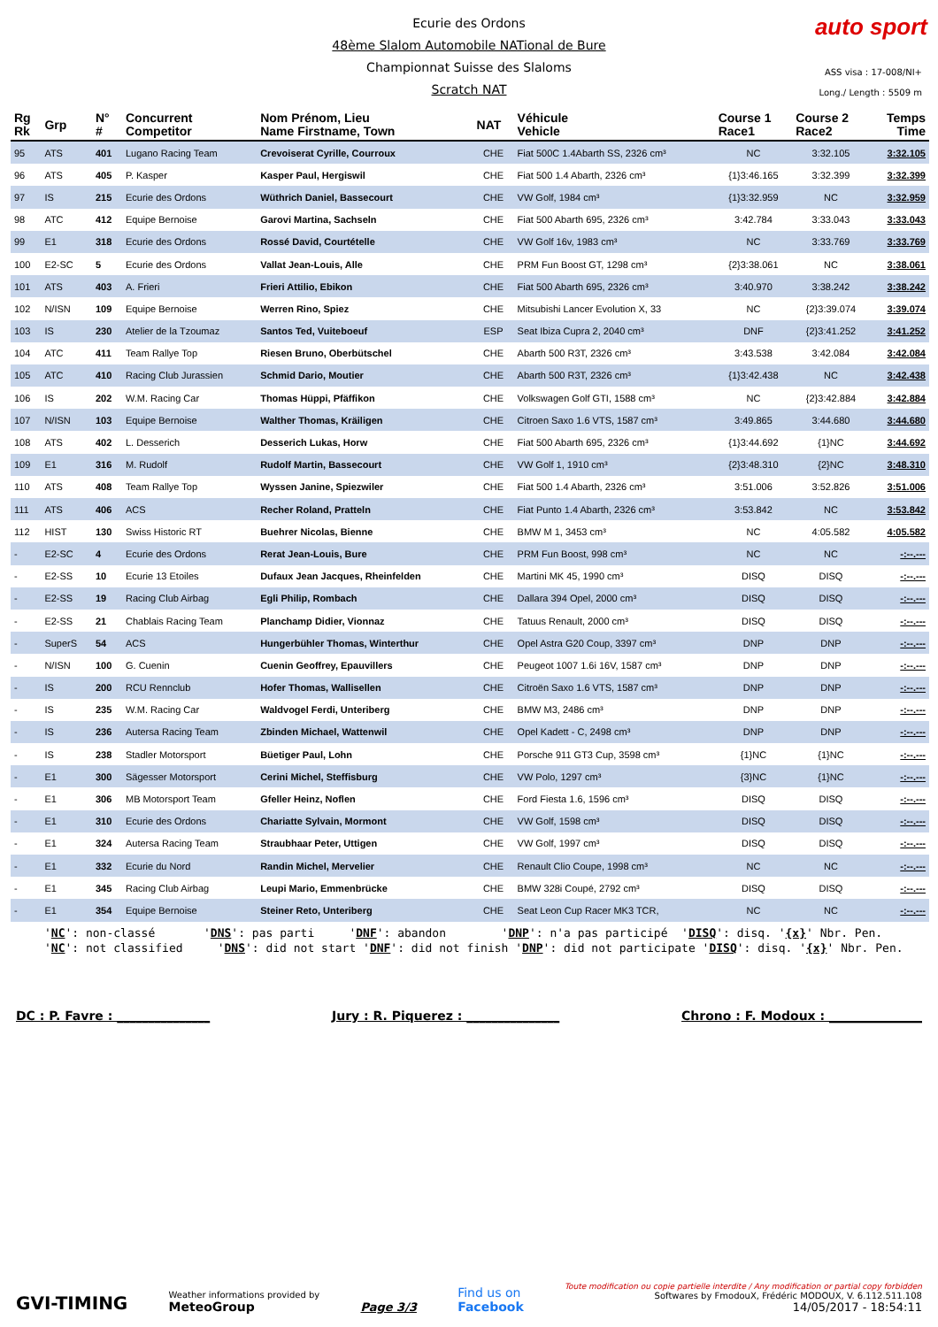auto sport
Ecurie des Ordons
48ème Slalom Automobile NATional de Bure
Championnat Suisse des Slaloms
Scratch NAT
ASS visa : 17-008/NI+
Long./ Length : 5509 m
| Rg Rk | Grp | N° # | Concurrent Competitor | Nom Prénom, Lieu Name Firstname, Town | NAT | Véhicule Vehicle | Course 1 Race1 | Course 2 Race2 | Temps Time |
| --- | --- | --- | --- | --- | --- | --- | --- | --- | --- |
| 95 | ATS | 401 | Lugano Racing Team | Crevoiserat Cyrille, Courroux | CHE | Fiat 500C 1.4Abarth SS, 2326 cm³ | NC | 3:32.105 | 3:32.105 |
| 96 | ATS | 405 | P. Kasper | Kasper Paul, Hergiswil | CHE | Fiat 500 1.4 Abarth, 2326 cm³ | {1}3:46.165 | 3:32.399 | 3:32.399 |
| 97 | IS | 215 | Ecurie des Ordons | Wüthrich Daniel, Bassecourt | CHE | VW Golf, 1984 cm³ | {1}3:32.959 | NC | 3:32.959 |
| 98 | ATC | 412 | Equipe Bernoise | Garovi Martina, Sachseln | CHE | Fiat 500 Abarth 695, 2326 cm³ | 3:42.784 | 3:33.043 | 3:33.043 |
| 99 | E1 | 318 | Ecurie des Ordons | Rossé David, Courtételle | CHE | VW Golf 16v, 1983 cm³ | NC | 3:33.769 | 3:33.769 |
| 100 | E2-SC | 5 | Ecurie des Ordons | Vallat Jean-Louis, Alle | CHE | PRM Fun Boost GT, 1298 cm³ | {2}3:38.061 | NC | 3:38.061 |
| 101 | ATS | 403 | A. Frieri | Frieri Attilio, Ebikon | CHE | Fiat 500 Abarth 695, 2326 cm³ | 3:40.970 | 3:38.242 | 3:38.242 |
| 102 | N/ISN | 109 | Equipe Bernoise | Werren Rino, Spiez | CHE | Mitsubishi Lancer Evolution X, 33 | NC | {2}3:39.074 | 3:39.074 |
| 103 | IS | 230 | Atelier de la Tzoumaz | Santos Ted, Vuiteboeuf | ESP | Seat Ibiza Cupra 2, 2040 cm³ | DNF | {2}3:41.252 | 3:41.252 |
| 104 | ATC | 411 | Team Rallye Top | Riesen Bruno, Oberbütschel | CHE | Abarth 500 R3T, 2326 cm³ | 3:43.538 | 3:42.084 | 3:42.084 |
| 105 | ATC | 410 | Racing Club Jurassien | Schmid Dario, Moutier | CHE | Abarth 500 R3T, 2326 cm³ | {1}3:42.438 | NC | 3:42.438 |
| 106 | IS | 202 | W.M. Racing Car | Thomas Hüppi, Pfäffikon | CHE | Volkswagen Golf GTI, 1588 cm³ | NC | {2}3:42.884 | 3:42.884 |
| 107 | N/ISN | 103 | Equipe Bernoise | Walther Thomas, Kräiligen | CHE | Citroen Saxo 1.6 VTS, 1587 cm³ | 3:49.865 | 3:44.680 | 3:44.680 |
| 108 | ATS | 402 | L. Desserich | Desserich Lukas, Horw | CHE | Fiat 500 Abarth 695, 2326 cm³ | {1}3:44.692 | {1}NC | 3:44.692 |
| 109 | E1 | 316 | M. Rudolf | Rudolf Martin, Bassecourt | CHE | VW Golf 1, 1910 cm³ | {2}3:48.310 | {2}NC | 3:48.310 |
| 110 | ATS | 408 | Team Rallye Top | Wyssen Janine, Spiezwiler | CHE | Fiat 500 1.4 Abarth, 2326 cm³ | 3:51.006 | 3:52.826 | 3:51.006 |
| 111 | ATS | 406 | ACS | Recher Roland, Pratteln | CHE | Fiat Punto 1.4 Abarth, 2326 cm³ | 3:53.842 | NC | 3:53.842 |
| 112 | HIST | 130 | Swiss Historic RT | Buehrer Nicolas, Bienne | CHE | BMW M 1, 3453 cm³ | NC | 4:05.582 | 4:05.582 |
| - | E2-SC | 4 | Ecurie des Ordons | Rerat Jean-Louis, Bure | CHE | PRM Fun Boost, 998 cm³ | NC | NC | -:--.--- |
| - | E2-SS | 10 | Ecurie 13 Etoiles | Dufaux Jean Jacques, Rheinfelden | CHE | Martini MK 45, 1990 cm³ | DISQ | DISQ | -:--.--- |
| - | E2-SS | 19 | Racing Club Airbag | Egli Philip, Rombach | CHE | Dallara 394 Opel, 2000 cm³ | DISQ | DISQ | -:--.--- |
| - | E2-SS | 21 | Chablais Racing Team | Planchamp Didier, Vionnaz | CHE | Tatuus Renault, 2000 cm³ | DISQ | DISQ | -:--.--- |
| - | SuperS | 54 | ACS | Hungerbühler Thomas, Winterthur | CHE | Opel Astra G20 Coup, 3397 cm³ | DNP | DNP | -:--.--- |
| - | N/ISN | 100 | G. Cuenin | Cuenin Geoffrey, Epauvillers | CHE | Peugeot 1007 1.6i 16V, 1587 cm³ | DNP | DNP | -:--.--- |
| - | IS | 200 | RCU Rennclub | Hofer Thomas, Wallisellen | CHE | Citroën Saxo 1.6 VTS, 1587 cm³ | DNP | DNP | -:--.--- |
| - | IS | 235 | W.M. Racing Car | Waldvogel Ferdi, Unteriberg | CHE | BMW M3, 2486 cm³ | DNP | DNP | -:--.--- |
| - | IS | 236 | Autersa Racing Team | Zbinden Michael, Wattenwil | CHE | Opel Kadett - C, 2498 cm³ | DNP | DNP | -:--.--- |
| - | IS | 238 | Stadler Motorsport | Büetiger Paul, Lohn | CHE | Porsche 911 GT3 Cup, 3598 cm³ | {1}NC | {1}NC | -:--.--- |
| - | E1 | 300 | Sägesser Motorsport | Cerini Michel, Steffisburg | CHE | VW Polo, 1297 cm³ | {3}NC | {1}NC | -:--.--- |
| - | E1 | 306 | MB Motorsport Team | Gfeller Heinz, Noflen | CHE | Ford Fiesta 1.6, 1596 cm³ | DISQ | DISQ | -:--.--- |
| - | E1 | 310 | Ecurie des Ordons | Chariatte Sylvain, Mormont | CHE | VW Golf, 1598 cm³ | DISQ | DISQ | -:--.--- |
| - | E1 | 324 | Autersa Racing Team | Straubhaar Peter, Uttigen | CHE | VW Golf, 1997 cm³ | DISQ | DISQ | -:--.--- |
| - | E1 | 332 | Ecurie du Nord | Randin Michel, Mervelier | CHE | Renault Clio Coupe, 1998 cm³ | NC | NC | -:--.--- |
| - | E1 | 345 | Racing Club Airbag | Leupi Mario, Emmenbrücke | CHE | BMW 328i Coupé, 2792 cm³ | DISQ | DISQ | -:--.--- |
| - | E1 | 354 | Equipe Bernoise | Steiner Reto, Unteriberg | CHE | Seat Leon Cup Racer MK3 TCR, | NC | NC | -:--.--- |
'NC': non-classé 'DNS': pas parti 'DNF': abandon 'DNP': n'a pas participé 'DISQ': disq. '{x}' Nbr. Pen. 'NC': not classified 'DNS': did not start 'DNF': did not finish 'DNP': did not participate 'DISQ': disq. '{x}' Nbr. Pen.
DC : P. Favre : _______________ Jury : R. Piquerez : _______________ Chrono : F. Modoux : _______________
GVI-TIMING
Weather informations provided by
MeteoGroup
Page 3/3
Find us on
Facebook
Toute modification ou copie partielle interdite / Any modification or partial copy forbidden
Softwares by FmodouX, Frédéric MODOUX, V. 6.112.511.108
14/05/2017 - 18:54:11